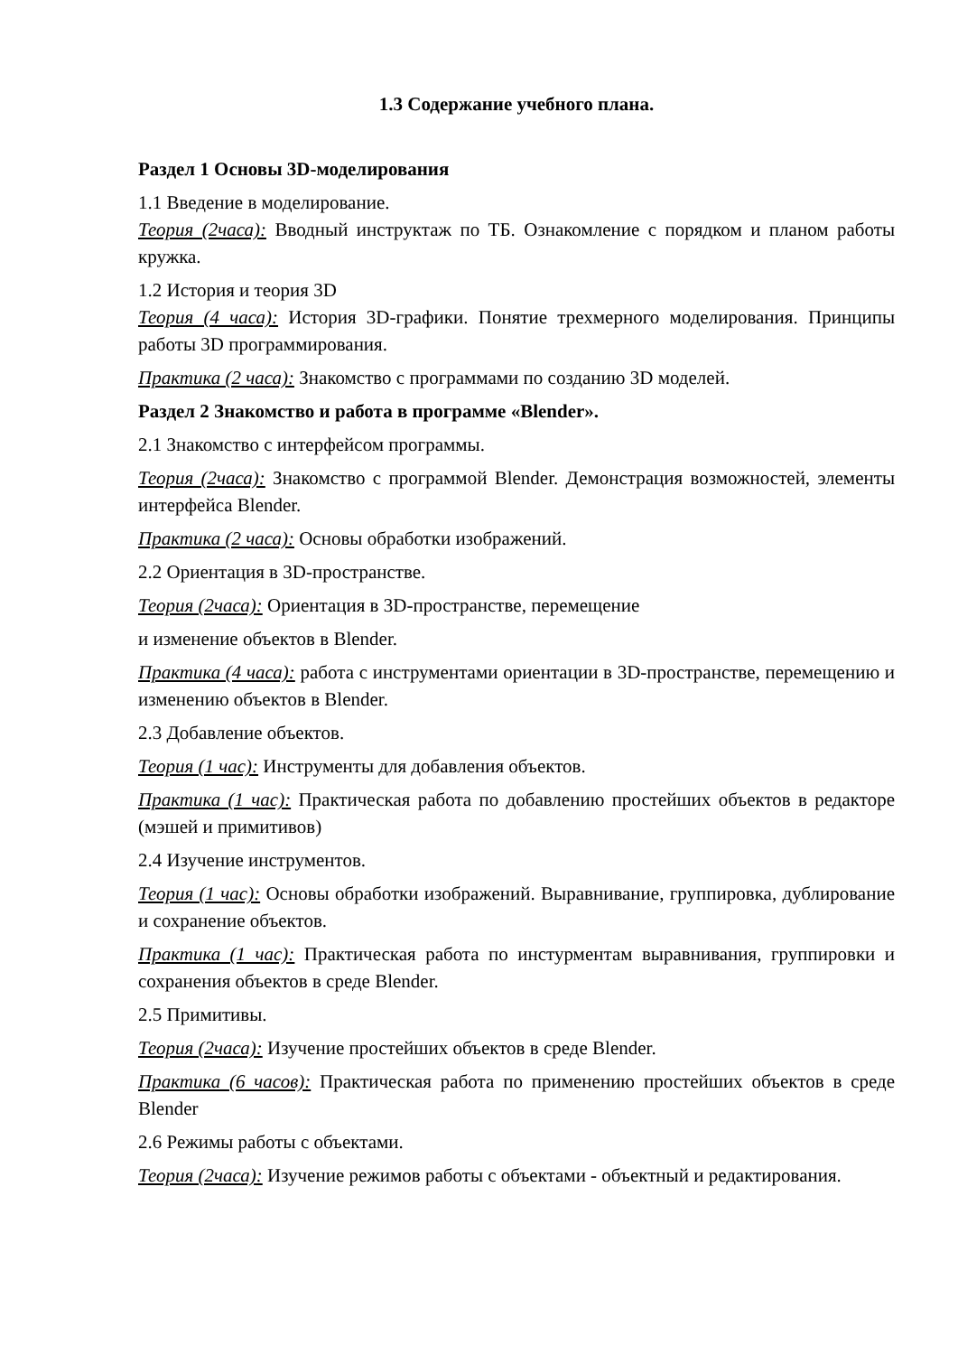1.3 Содержание учебного плана.
Раздел 1 Основы 3D-моделирования
1.1 Введение в моделирование.
Теория (2часа): Вводный инструктаж по ТБ. Ознакомление с порядком и планом работы кружка.
1.2 История и теория 3D
Теория (4 часа): История 3D-графики. Понятие трехмерного моделирования. Принципы работы 3D программирования.
Практика (2 часа): Знакомство с программами по созданию 3D моделей.
Раздел 2 Знакомство и работа в программе «Blender».
2.1 Знакомство с интерфейсом программы.
Теория (2часа): Знакомство с программой Blender. Демонстрация возможностей, элементы интерфейса Blender.
Практика (2 часа): Основы обработки изображений.
2.2 Ориентация в 3D-пространстве.
Теория (2часа): Ориентация в 3D-пространстве, перемещение
и изменение объектов в Blender.
Практика (4 часа): работа с инструментами ориентации в 3D-пространстве, перемещению и изменению объектов в Blender.
2.3 Добавление объектов.
Теория (1 час): Инструменты для добавления объектов.
Практика (1 час): Практическая работа по добавлению простейших объектов в редакторе (мэшей и примитивов)
2.4 Изучение инструментов.
Теория (1 час): Основы обработки изображений. Выравнивание, группировка, дублирование и сохранение объектов.
Практика (1 час): Практическая работа по инстурментам выравнивания, группировки и сохранения объектов в среде Blender.
2.5 Примитивы.
Теория (2часа): Изучение простейших объектов в среде Blender.
Практика (6 часов): Практическая работа по применению простейших объектов в среде Blender
2.6 Режимы работы с объектами.
Теория (2часа): Изучение режимов работы с объектами - объектный и редактирования.